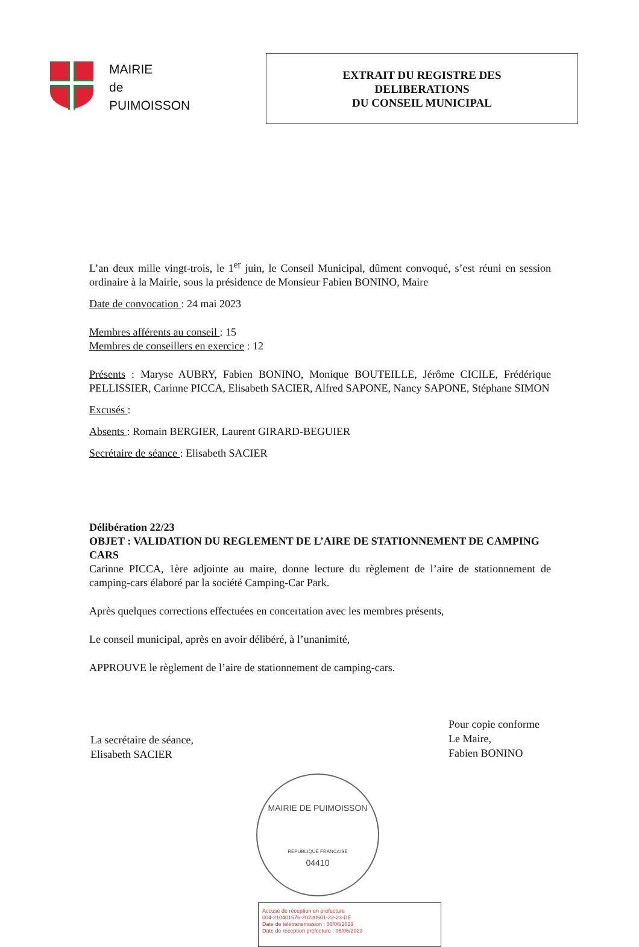MAIRIE
de
PUIMOISSON
EXTRAIT DU REGISTRE DES
DELIBERATIONS
DU CONSEIL MUNICIPAL
L’an deux mille vingt-trois, le 1<sup>er</sup> juin, le Conseil Municipal, dûment convoqué, s’est réuni en session ordinaire à la Mairie, sous la présidence de Monsieur Fabien BONINO, Maire
Date de convocation : 24 mai 2023
Membres afférents au conseil : 15
Membres de conseillers en exercice : 12
Présents : Maryse AUBRY, Fabien BONINO, Monique BOUTEILLE, Jérôme CICILE, Frédérique PELLISSIER, Carinne PICCA, Elisabeth SACIER, Alfred SAPONE, Nancy SAPONE, Stéphane SIMON
Excusés :
Absents : Romain BERGIER, Laurent GIRARD-BEGUIER
Secrétaire de séance : Elisabeth SACIER
Délibération 22/23
OBJET : VALIDATION DU REGLEMENT DE L’AIRE DE STATIONNEMENT DE CAMPING CARS
Carinne PICCA, 1ère adjointe au maire, donne lecture du règlement de l’aire de stationnement de camping-cars élaboré par la société Camping-Car Park.
Après quelques corrections effectuées en concertation avec les membres présents,
Le conseil municipal, après en avoir délibéré, à l’unanimité,
APPROUVE le règlement de l’aire de stationnement de camping-cars.
La secrétaire de séance,
Elisabeth SACIER
Pour copie conforme
Le Maire,
Fabien BONINO
MAIRIE DE PUIMOISSON
REPUBLIQUE FRANCAISE
04410
Accusé de réception en préfecture
004-210401576-20230601-22-23-DE
Date de télétransmission : 06/06/2023
Date de réception préfecture : 06/06/2023